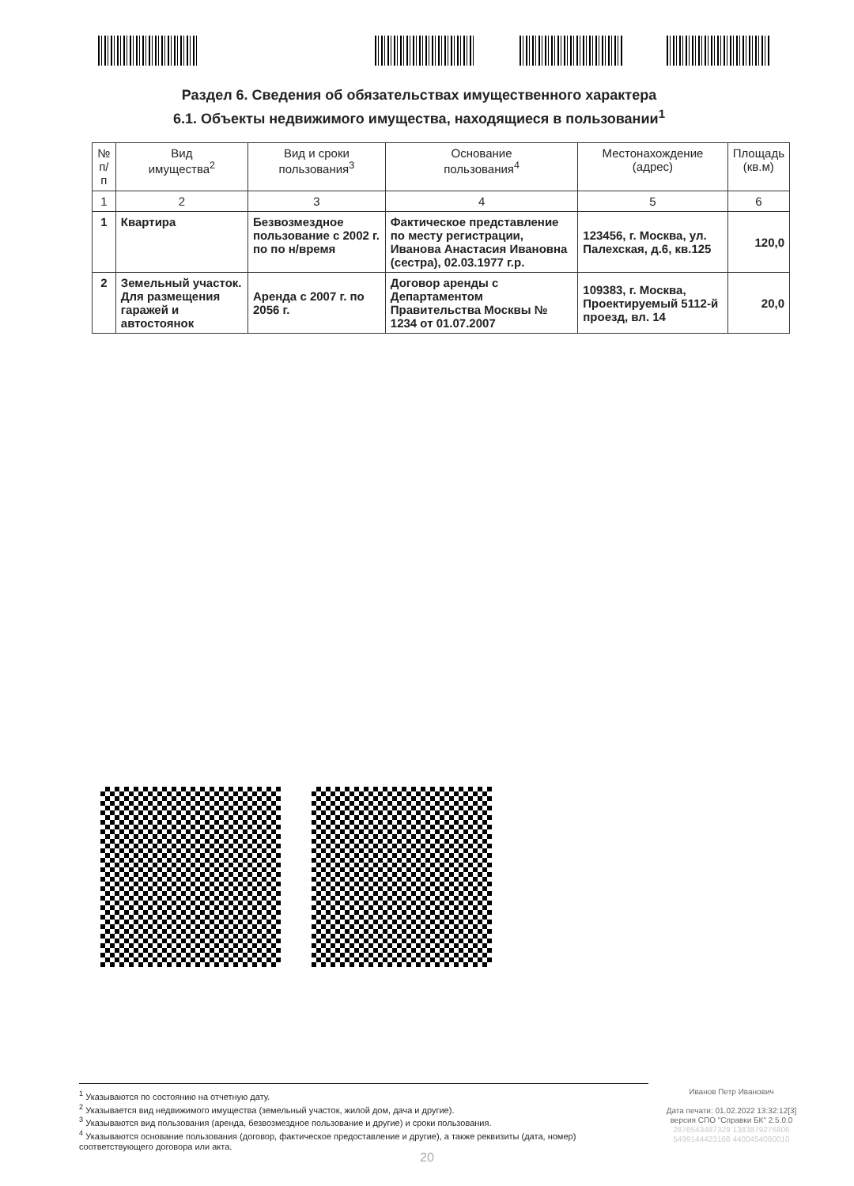Раздел 6. Сведения об обязательствах имущественного характера
6.1. Объекты недвижимого имущества, находящиеся в пользовании<sup>1</sup>
| № п/п | Вид имущества<sup>2</sup> | Вид и сроки пользования<sup>3</sup> | Основание пользования<sup>4</sup> | Местонахождение (адрес) | Площадь (кв.м) |
| --- | --- | --- | --- | --- | --- |
| 1 | 2 | 3 | 4 | 5 | 6 |
| 1 | Квартира | Безвозмездное пользование с 2002 г. по по н/время | Фактическое представление по месту регистрации, Иванова Анастасия Ивановна (сестра), 02.03.1977 г.р. | 123456, г. Москва, ул. Палехская, д.6, кв.125 | 120,0 |
| 2 | Земельный участок. Для размещения гаражей и автостоянок | Аренда с 2007 г. по 2056 г. | Договор аренды с Департаментом Правительства Москвы № 1234 от 01.07.2007 | 109383, г. Москва, Проектируемый 5112-й проезд, вл. 14 | 20,0 |
<sup>1</sup> Указываются по состоянию на отчетную дату.
<sup>2</sup> Указывается вид недвижимого имущества (земельный участок, жилой дом, дача и другие).
<sup>3</sup> Указываются вид пользования (аренда, безвозмездное пользование и другие) и сроки пользования.
<sup>4</sup> Указываются основание пользования (договор, фактическое предоставление и другие), а также реквизиты (дата, номер) соответствующего договора или акта.
Иванов Петр Иванович
Дата печати: 01.02.2022 13:32:12[3]
версия СПО "Справки БК" 2.5.0.0
2876543487329 1383879276806
5499144423168 4400454080010
20